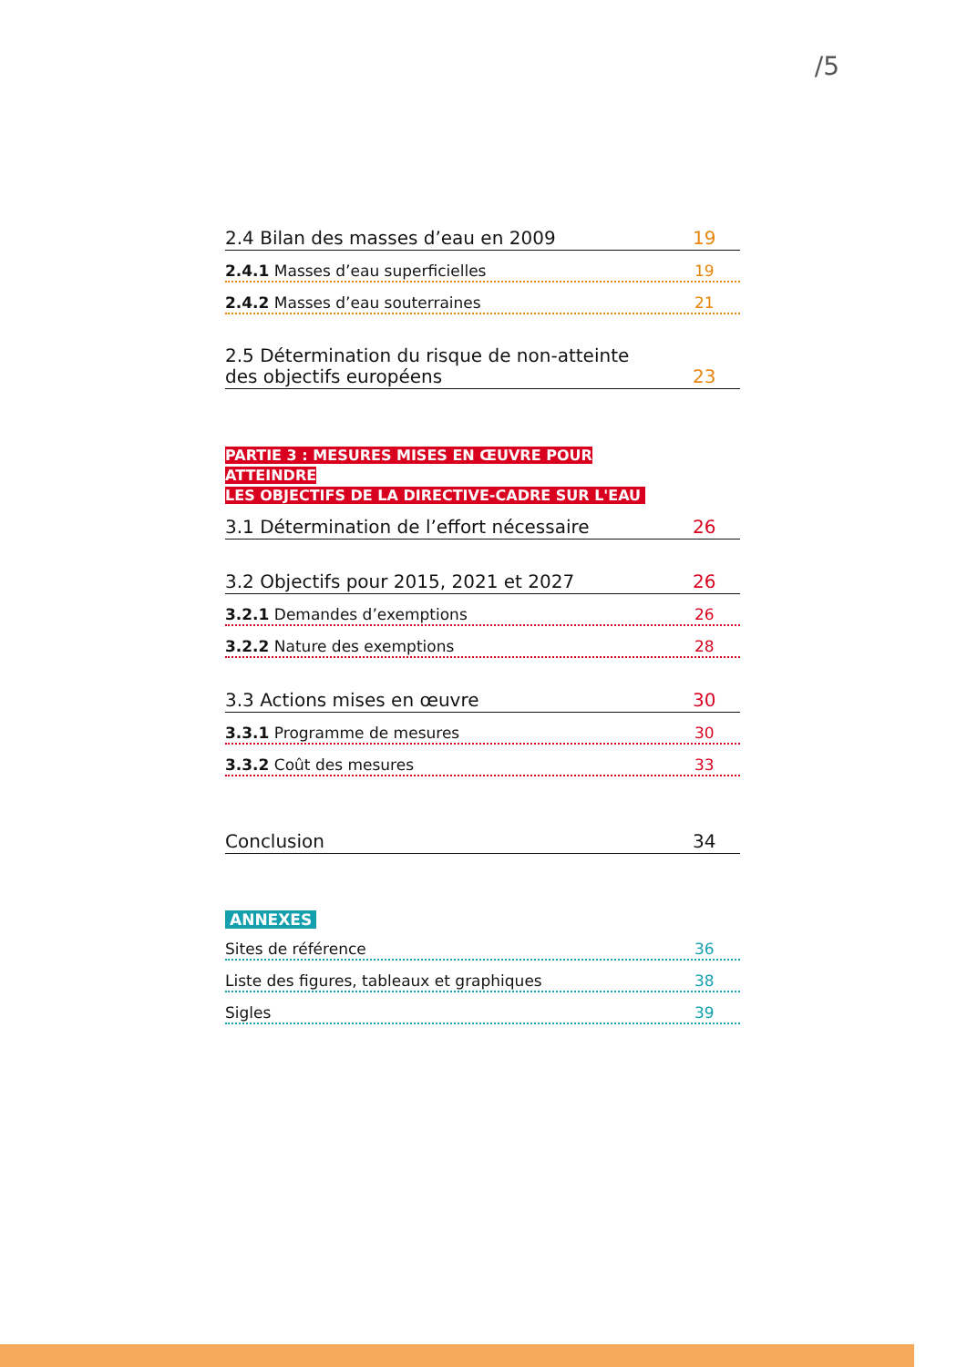/5
2.4 Bilan des masses d’eau en 2009 19
2.4.1 Masses d’eau superficielles 19
2.4.2 Masses d’eau souterraines 21
2.5 Détermination du risque de non-atteinte
des objectifs européens 23
PARTIE 3 : MESURES MISES EN ŒUVRE POUR ATTEINDRE
LES OBJECTIFS DE LA DIRECTIVE-CADRE SUR L'EAU
3.1 Détermination de l’effort nécessaire 26
3.2 Objectifs pour 2015, 2021 et 2027 26
3.2.1 Demandes d’exemptions 26
3.2.2 Nature des exemptions 28
3.3 Actions mises en œuvre 30
3.3.1 Programme de mesures 30
3.3.2 Coût des mesures 33
Conclusion 34
ANNEXES
Sites de référence 36
Liste des figures, tableaux et graphiques 38
Sigles 39